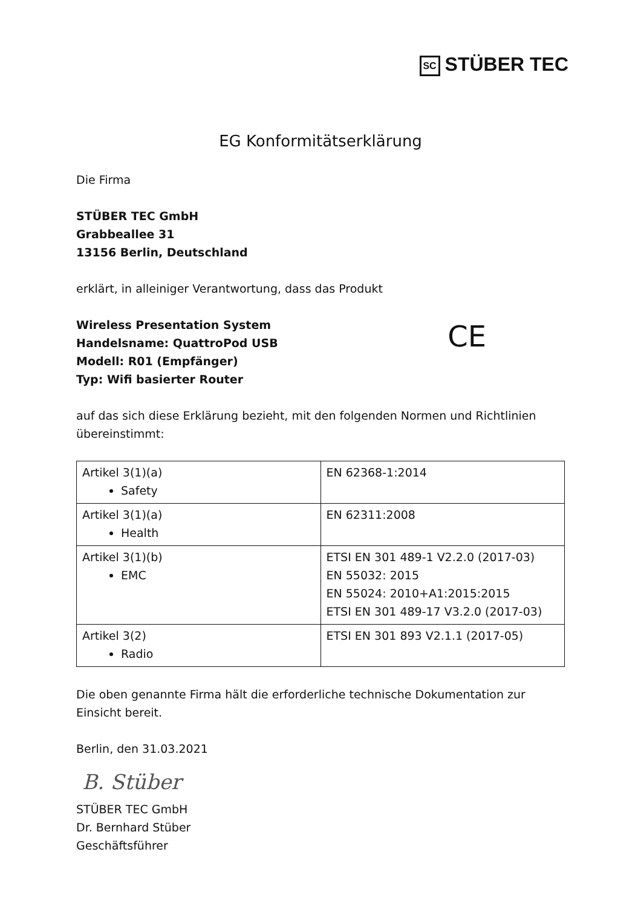SC STÜBER TEC
EG Konformitätserklärung
Die Firma
STÜBER TEC GmbH
Grabbeallee 31
13156 Berlin, Deutschland
erklärt, in alleiniger Verantwortung, dass das Produkt
Wireless Presentation System
Handelsname: QuattroPod USB
Modell: R01 (Empfänger)
Typ: Wifi basierter Router
CE
auf das sich diese Erklärung bezieht, mit den folgenden Normen und Richtlinien übereinstimmt:
| Artikel 3(1)(a) Safety | EN 62368-1:2014 |
| Artikel 3(1)(a) Health | EN 62311:2008 |
| Artikel 3(1)(b) EMC | ETSI EN 301 489-1 V2.2.0 (2017-03) EN 55032: 2015 EN 55024: 2010+A1:2015:2015 ETSI EN 301 489-17 V3.2.0 (2017-03) |
| Artikel 3(2) Radio | ETSI EN 301 893 V2.1.1 (2017-05) |
Die oben genannte Firma hält die erforderliche technische Dokumentation zur Einsicht bereit.
Berlin, den 31.03.2021
B. Stüber
STÜBER TEC GmbH
Dr. Bernhard Stüber
Geschäftsführer